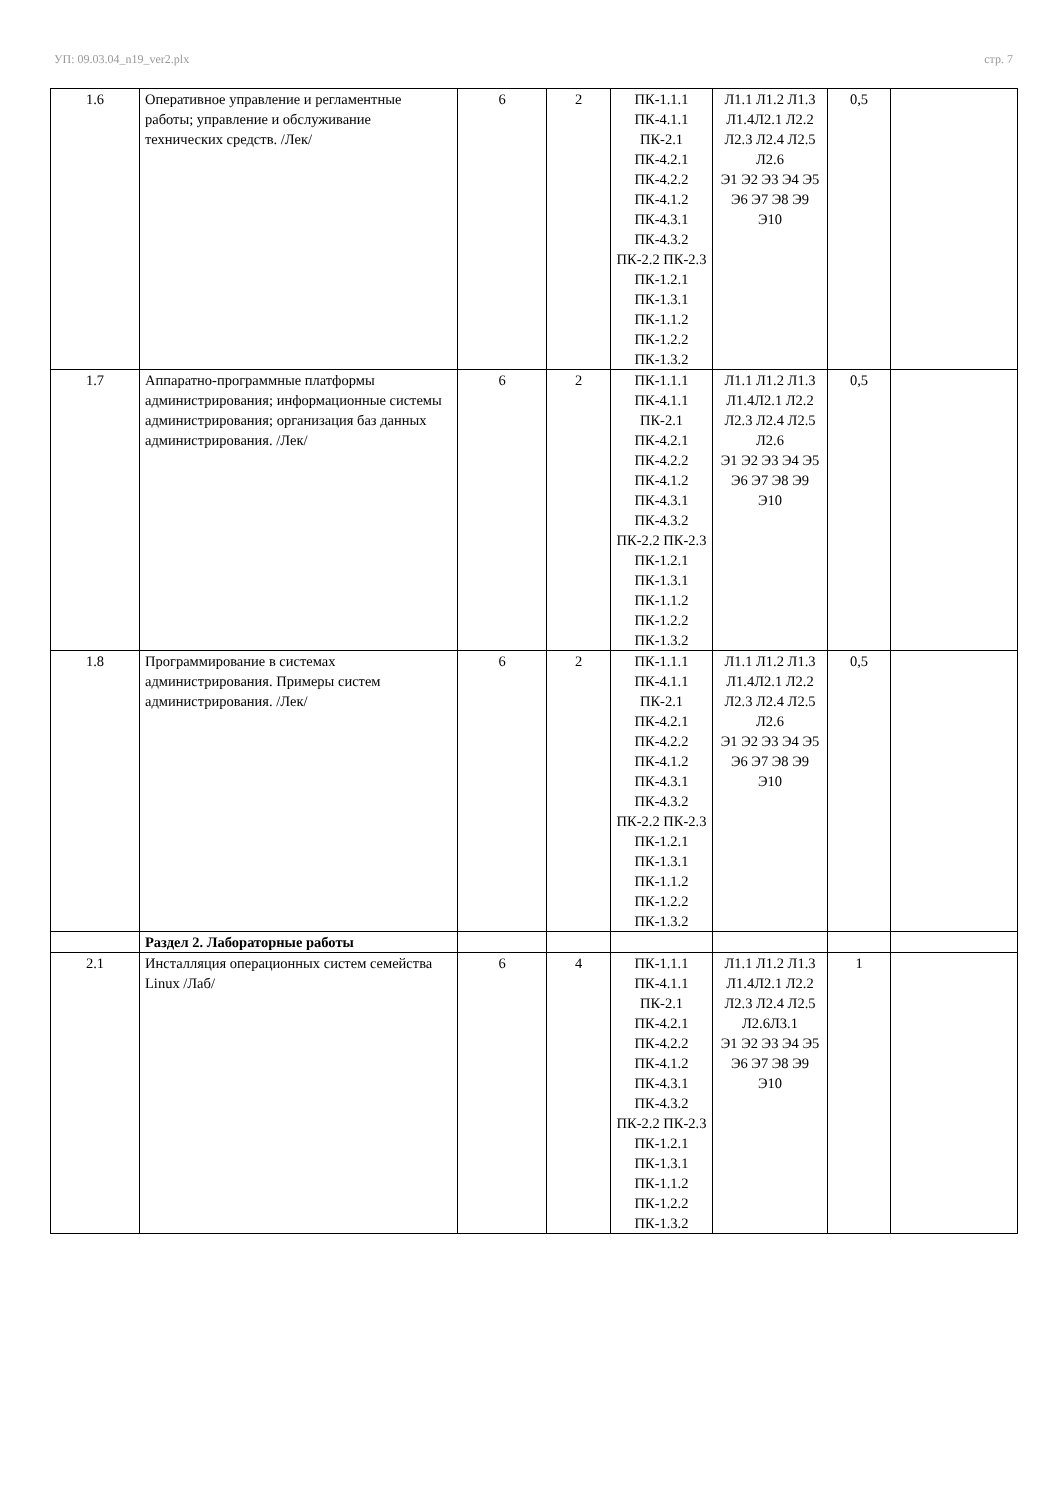УП: 09.03.04_n19_ver2.plx стр. 7
| 1.6 | Оперативное управление и регламентные работы; управление и обслуживание технических средств. /Лек/ | 6 | 2 | ПК-1.1.1 ПК-4.1.1 ПК-2.1 ПК-4.2.1 ПК-4.2.2 ПК-4.1.2 ПК-4.3.1 ПК-4.3.2 ПК-2.2 ПК-2.3 ПК-1.2.1 ПК-1.3.1 ПК-1.1.2 ПК-1.2.2 ПК-1.3.2 | Л1.1 Л1.2 Л1.3 Л1.4Л2.1 Л2.2 Л2.3 Л2.4 Л2.5 Л2.6 Э1 Э2 Э3 Э4 Э5 Э6 Э7 Э8 Э9 Э10 | 0,5 | |
| 1.7 | Аппаратно-программные платформы администрирования; информационные системы администрирования; организация баз данных администрирования. /Лек/ | 6 | 2 | ПК-1.1.1 ПК-4.1.1 ПК-2.1 ПК-4.2.1 ПК-4.2.2 ПК-4.1.2 ПК-4.3.1 ПК-4.3.2 ПК-2.2 ПК-2.3 ПК-1.2.1 ПК-1.3.1 ПК-1.1.2 ПК-1.2.2 ПК-1.3.2 | Л1.1 Л1.2 Л1.3 Л1.4Л2.1 Л2.2 Л2.3 Л2.4 Л2.5 Л2.6 Э1 Э2 Э3 Э4 Э5 Э6 Э7 Э8 Э9 Э10 | 0,5 | |
| 1.8 | Программирование в системах администрирования. Примеры систем администрирования. /Лек/ | 6 | 2 | ПК-1.1.1 ПК-4.1.1 ПК-2.1 ПК-4.2.1 ПК-4.2.2 ПК-4.1.2 ПК-4.3.1 ПК-4.3.2 ПК-2.2 ПК-2.3 ПК-1.2.1 ПК-1.3.1 ПК-1.1.2 ПК-1.2.2 ПК-1.3.2 | Л1.1 Л1.2 Л1.3 Л1.4Л2.1 Л2.2 Л2.3 Л2.4 Л2.5 Л2.6 Э1 Э2 Э3 Э4 Э5 Э6 Э7 Э8 Э9 Э10 | 0,5 | |
| | Раздел 2. Лабораторные работы | | | | | | |
| 2.1 | Инсталляция операционных систем семейства Linux /Лаб/ | 6 | 4 | ПК-1.1.1 ПК-4.1.1 ПК-2.1 ПК-4.2.1 ПК-4.2.2 ПК-4.1.2 ПК-4.3.1 ПК-4.3.2 ПК-2.2 ПК-2.3 ПК-1.2.1 ПК-1.3.1 ПК-1.1.2 ПК-1.2.2 ПК-1.3.2 | Л1.1 Л1.2 Л1.3 Л1.4Л2.1 Л2.2 Л2.3 Л2.4 Л2.5 Л2.6Л3.1 Э1 Э2 Э3 Э4 Э5 Э6 Э7 Э8 Э9 Э10 | 1 | |